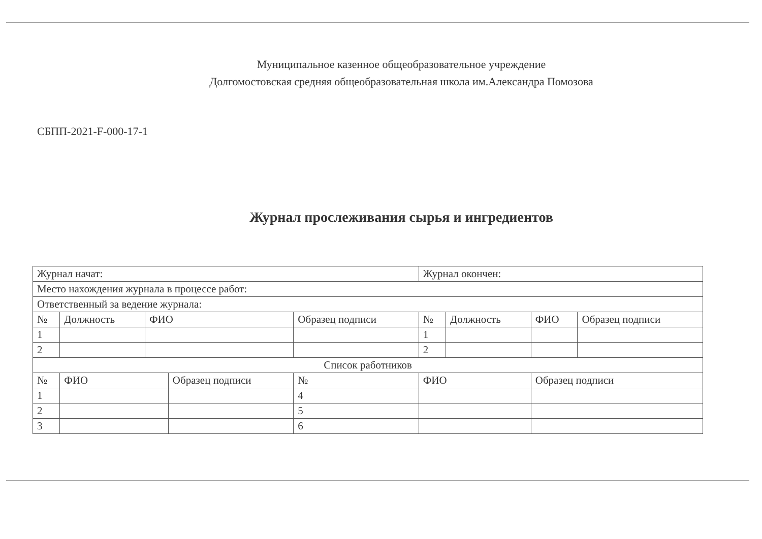Муниципальное казенное общеобразовательное учреждение
Долгомостовская средняя общеобразовательная школа им.Александра Помозова
СБПП-2021-F-000-17-1
Журнал прослеживания сырья и ингредиентов
| Журнал начат: | | | | | | Журнал окончен: | | | |
| Место нахождения журнала в процессе работ: | | | | | | | | | |
| Ответственный за ведение журнала: | | | | | | | | | |
| № | Должность | ФИО | | Образец подписи | | № | Должность | ФИО | Образец подписи |
| 1 | | | | | | 1 | | | |
| 2 | | | | | | 2 | | | |
| Список работников | | | | | | | | | |
| № | ФИО | | Образец подписи | | № | ФИО | | Образец подписи | |
| 1 | | | | | 4 | | | | |
| 2 | | | | | 5 | | | | |
| 3 | | | | | 6 | | | | |